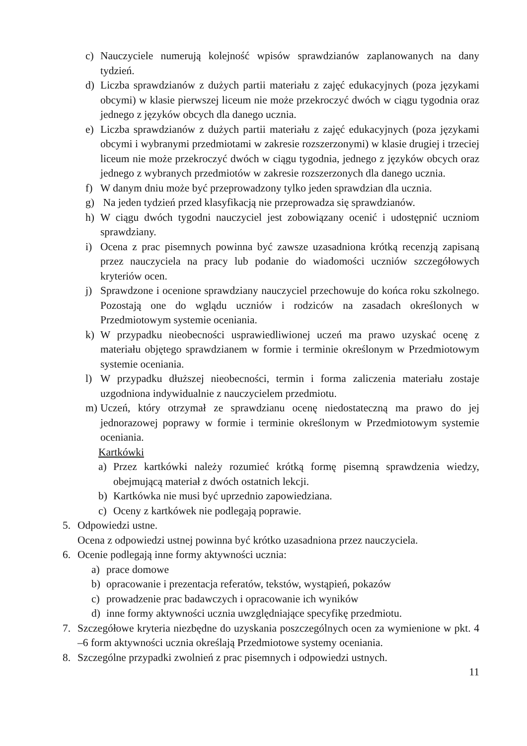c) Nauczyciele numerują kolejność wpisów sprawdzianów zaplanowanych na dany tydzień.
d) Liczba sprawdzianów z dużych partii materiału z zajęć edukacyjnych (poza językami obcymi) w klasie pierwszej liceum nie może przekroczyć dwóch w ciągu tygodnia oraz jednego z języków obcych dla danego ucznia.
e) Liczba sprawdzianów z dużych partii materiału z zajęć edukacyjnych (poza językami obcymi i wybranymi przedmiotami w zakresie rozszerzonymi) w klasie drugiej i trzeciej liceum nie może przekroczyć dwóch w ciągu tygodnia, jednego z języków obcych oraz jednego z wybranych przedmiotów w zakresie rozszerzonych dla danego ucznia.
f) W danym dniu może być przeprowadzony tylko jeden sprawdzian dla ucznia.
g) Na jeden tydzień przed klasyfikacją nie przeprowadza się sprawdzianów.
h) W ciągu dwóch tygodni nauczyciel jest zobowiązany ocenić i udostępnić uczniom sprawdziany.
i) Ocena z prac pisemnych powinna być zawsze uzasadniona krótką recenzją zapisaną przez nauczyciela na pracy lub podanie do wiadomości uczniów szczegółowych kryteriów ocen.
j) Sprawdzone i ocenione sprawdziany nauczyciel przechowuje do końca roku szkolnego. Pozostają one do wglądu uczniów i rodziców na zasadach określonych w Przedmiotowym systemie oceniania.
k) W przypadku nieobecności usprawiedliwionej uczeń ma prawo uzyskać ocenę z materiału objętego sprawdzianem w formie i terminie określonym w Przedmiotowym systemie oceniania.
l) W przypadku dłuższej nieobecności, termin i forma zaliczenia materiału zostaje uzgodniona indywidualnie z nauczycielem przedmiotu.
m) Uczeń, który otrzymał ze sprawdzianu ocenę niedostateczną ma prawo do jej jednorazowej poprawy w formie i terminie określonym w Przedmiotowym systemie oceniania.
Kartkówki
a) Przez kartkówki należy rozumieć krótką formę pisemną sprawdzenia wiedzy, obejmującą materiał z dwóch ostatnich lekcji.
b) Kartkówka nie musi być uprzednio zapowiedziana.
c) Oceny z kartkówek nie podlegają poprawie.
5. Odpowiedzi ustne.
Ocena z odpowiedzi ustnej powinna być krótko uzasadniona przez nauczyciela.
6. Ocenie podlegają inne formy aktywności ucznia:
a) prace domowe
b) opracowanie i prezentacja referatów, tekstów, wystąpień, pokazów
c) prowadzenie prac badawczych i opracowanie ich wyników
d) inne formy aktywności ucznia uwzględniające specyfikę przedmiotu.
7. Szczegółowe kryteria niezbędne do uzyskania poszczególnych ocen za wymienione w pkt. 4 –6 form aktywności ucznia określają Przedmiotowe systemy oceniania.
8. Szczególne przypadki zwolnień z prac pisemnych i odpowiedzi ustnych.
11